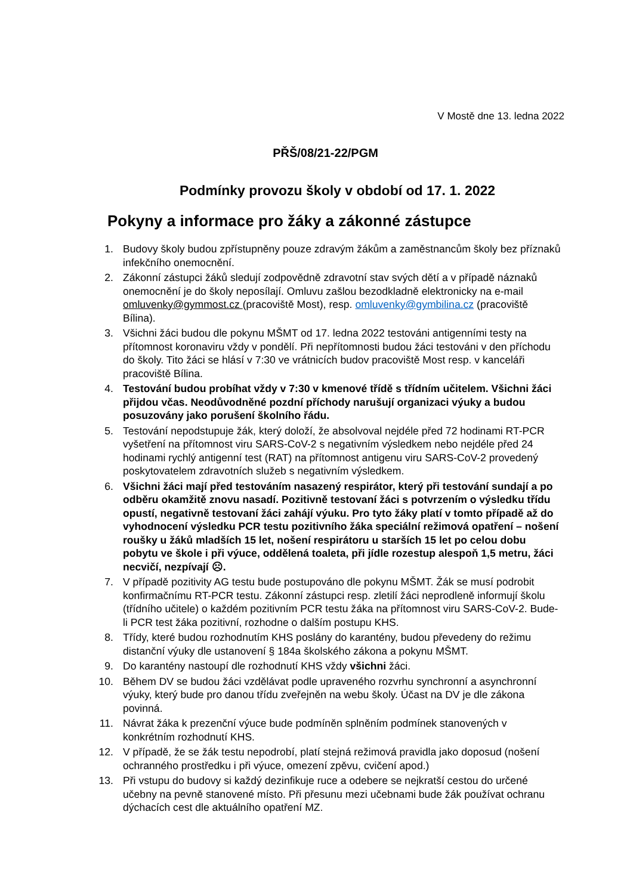V Mostě dne 13. ledna 2022
PŘŠ/08/21-22/PGM
Podmínky provozu školy v období od 17. 1. 2022
Pokyny a informace pro žáky a zákonné zástupce
1. Budovy školy budou zpřístupněny pouze zdravým žákům a zaměstnancům školy bez příznaků infekčního onemocnění.
2. Zákonní zástupci žáků sledují zodpovědně zdravotní stav svých dětí a v případě náznaků onemocnění je do školy neposílají. Omluvu zašlou bezodkladně elektronicky na e-mail omluvenky@gymmost.cz (pracoviště Most), resp. omluvenky@gymbilina.cz (pracoviště Bílina).
3. Všichni žáci budou dle pokynu MŠMT od 17. ledna 2022 testováni antigenními testy na přítomnost koronaviru vždy v pondělí. Při nepřítomnosti budou žáci testováni v den příchodu do školy. Tito žáci se hlásí v 7:30 ve vrátnicích budov pracoviště Most resp. v kanceláři pracoviště Bílina.
4. Testování budou probíhat vždy v 7:30 v kmenové třídě s třídním učitelem. Všichni žáci přijdou včas. Neodůvodněné pozdní příchody narušují organizaci výuky a budou posuzovány jako porušení školního řádu.
5. Testování nepodstupuje žák, který doloží, že absolvoval nejdéle před 72 hodinami RT-PCR vyšetření na přítomnost viru SARS-CoV-2 s negativním výsledkem nebo nejdéle před 24 hodinami rychlý antigenní test (RAT) na přítomnost antigenu viru SARS-CoV-2 provedený poskytovatelem zdravotních služeb s negativním výsledkem.
6. Všichni žáci mají před testováním nasazený respirátor, který při testování sundají a po odběru okamžitě znovu nasadí. Pozitivně testovaní žáci s potvrzením o výsledku třídu opustí, negativně testovaní žáci zahájí výuku. Pro tyto žáky platí v tomto případě až do vyhodnocení výsledku PCR testu pozitivního žáka speciální režimová opatření – nošení roušky u žáků mladších 15 let, nošení respirátoru u starších 15 let po celou dobu pobytu ve škole i při výuce, oddělená toaleta, při jídle rozestup alespoň 1,5 metru, žáci necvičí, nezpívají ☹.
7. V případě pozitivity AG testu bude postupováno dle pokynu MŠMT. Žák se musí podrobit konfirmačnímu RT-PCR testu. Zákonní zástupci resp. zletilí žáci neprodleně informují školu (třídního učitele) o každém pozitivním PCR testu žáka na přítomnost viru SARS-CoV-2. Bude-li PCR test žáka pozitivní, rozhodne o dalším postupu KHS.
8. Třídy, které budou rozhodnutím KHS poslány do karantény, budou převedeny do režimu distanční výuky dle ustanovení § 184a školského zákona a pokynu MŠMT.
9. Do karantény nastoupí dle rozhodnutí KHS vždy všichni žáci.
10. Během DV se budou žáci vzdělávat podle upraveného rozvrhu synchronní a asynchronní výuky, který bude pro danou třídu zveřejněn na webu školy. Účast na DV je dle zákona povinná.
11. Návrat žáka k prezenční výuce bude podmíněn splněním podmínek stanovených v konkrétním rozhodnutí KHS.
12. V případě, že se žák testu nepodrobí, platí stejná režimová pravidla jako doposud (nošení ochranného prostředku i při výuce, omezení zpěvu, cvičení apod.)
13. Při vstupu do budovy si každý dezinfikuje ruce a odebere se nejkratší cestou do určené učebny na pevně stanovené místo. Při přesunu mezi učebnami bude žák používat ochranu dýchacích cest dle aktuálního opatření MZ.